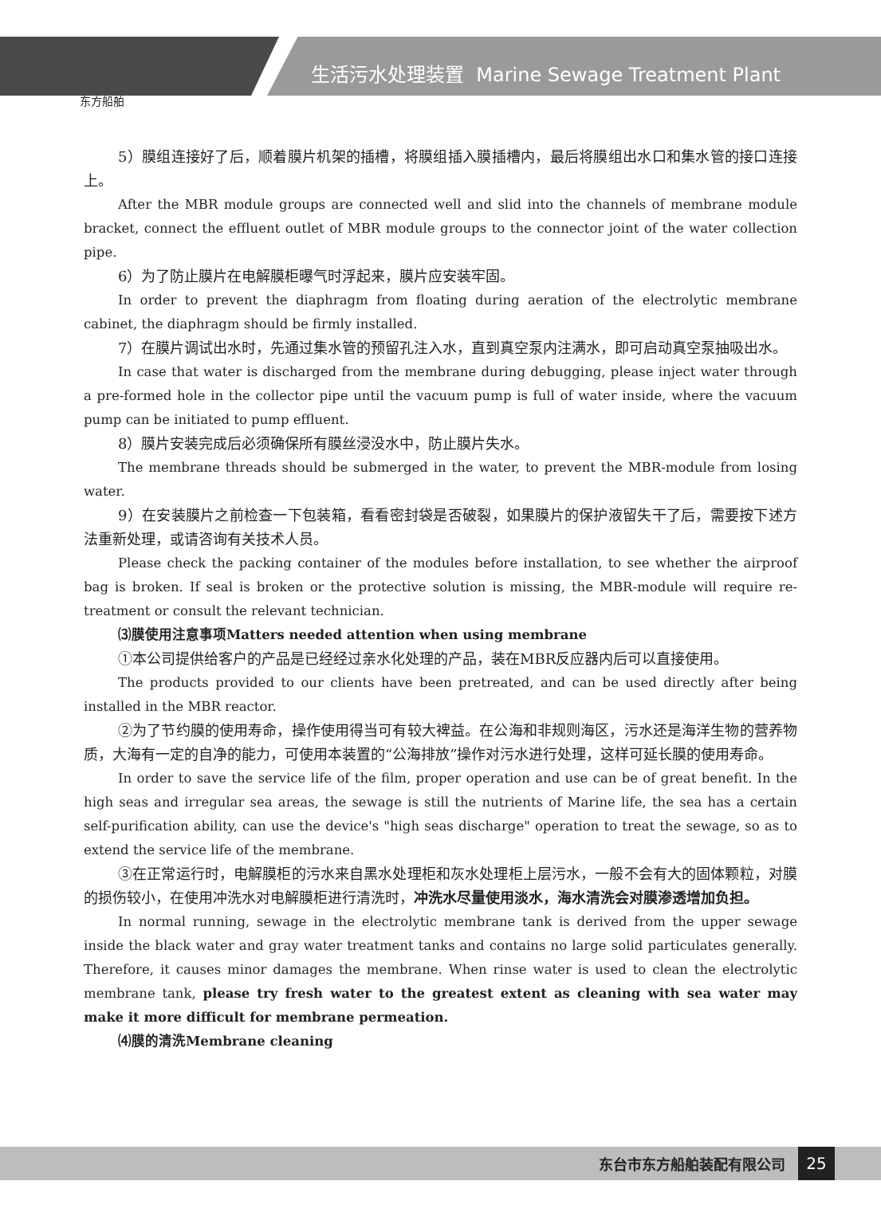东方船舶
生活污水处理装置 Marine Sewage Treatment Plant
5）膜组连接好了后，顺着膜片机架的插槽，将膜组插入膜插槽内，最后将膜组出水口和集水管的接口连接上。
After the MBR module groups are connected well and slid into the channels of membrane module bracket, connect the effluent outlet of MBR module groups to the connector joint of the water collection pipe.
6）为了防止膜片在电解膜柜曝气时浮起来，膜片应安装牢固。
In order to prevent the diaphragm from floating during aeration of the electrolytic membrane cabinet, the diaphragm should be firmly installed.
7）在膜片调试出水时，先通过集水管的预留孔注入水，直到真空泵内注满水，即可启动真空泵抽吸出水。
In case that water is discharged from the membrane during debugging, please inject water through a pre-formed hole in the collector pipe until the vacuum pump is full of water inside, where the vacuum pump can be initiated to pump effluent.
8）膜片安装完成后必须确保所有膜丝浸没水中，防止膜片失水。
The membrane threads should be submerged in the water, to prevent the MBR-module from losing water.
9）在安装膜片之前检查一下包装箱，看看密封袋是否破裂，如果膜片的保护液留失干了后，需要按下述方法重新处理，或请咨询有关技术人员。
Please check the packing container of the modules before installation, to see whether the airproof bag is broken. If seal is broken or the protective solution is missing, the MBR-module will require re-treatment or consult the relevant technician.
⑶膜使用注意事项Matters needed attention when using membrane
①本公司提供给客户的产品是已经经过亲水化处理的产品，装在MBR反应器内后可以直接使用。
The products provided to our clients have been pretreated, and can be used directly after being installed in the MBR reactor.
②为了节约膜的使用寿命，操作使用得当可有较大裨益。在公海和非规则海区，污水还是海洋生物的营养物质，大海有一定的自净的能力，可使用本装置的“公海排放”操作对污水进行处理，这样可延长膜的使用寿命。
In order to save the service life of the film, proper operation and use can be of great benefit. In the high seas and irregular sea areas, the sewage is still the nutrients of Marine life, the sea has a certain self-purification ability, can use the device's "high seas discharge" operation to treat the sewage, so as to extend the service life of the membrane.
③在正常运行时，电解膜柜的污水来自黑水处理柜和灰水处理柜上层污水，一般不会有大的固体颗粒，对膜的损伤较小，在使用冲洗水对电解膜柜进行清洗时，冲洗水尽量使用淡水，海水清洗会对膜渗透增加负担。
In normal running, sewage in the electrolytic membrane tank is derived from the upper sewage inside the black water and gray water treatment tanks and contains no large solid particulates generally. Therefore, it causes minor damages the membrane. When rinse water is used to clean the electrolytic membrane tank, please try fresh water to the greatest extent as cleaning with sea water may make it more difficult for membrane permeation.
⑷膜的清洗Membrane cleaning
东台市东方船舶装配有限公司 25